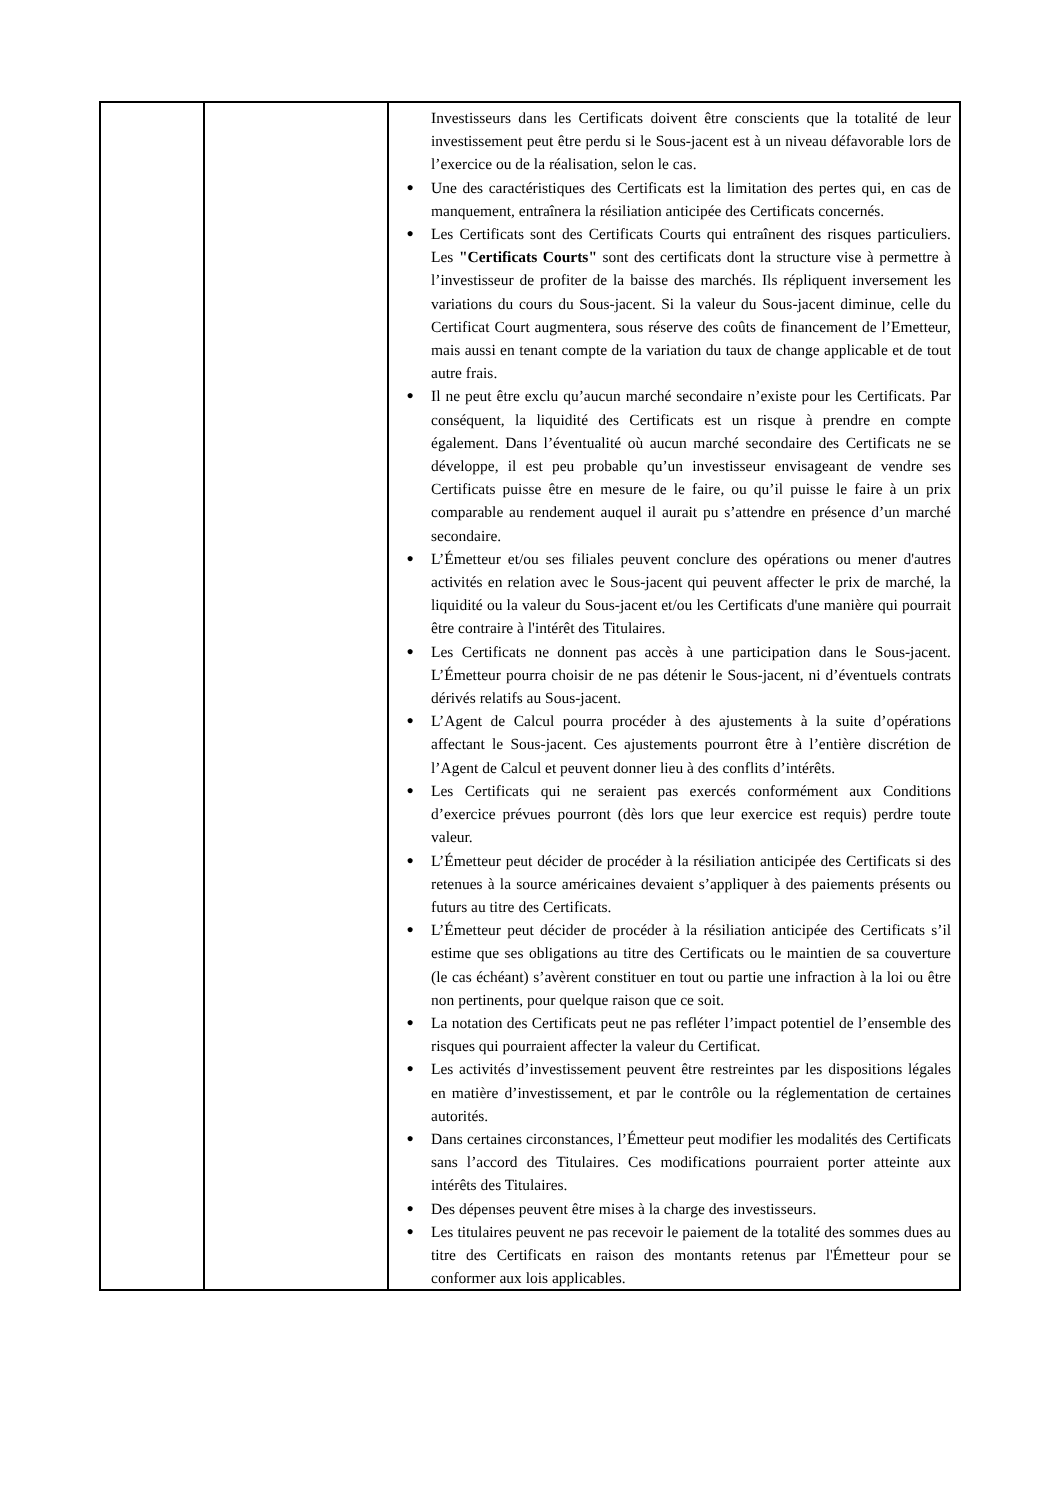| | | Investisseurs dans les Certificats doivent être conscients que la totalité de leur investissement peut être perdu si le Sous-jacent est à un niveau défavorable lors de l’exercice ou de la réalisation, selon le cas. ● Une des caractéristiques des Certificats est la limitation des pertes qui, en cas de manquement, entraînera la résiliation anticipée des Certificats concernés. ● Les Certificats sont des Certificats Courts qui entraînent des risques particuliers. Les "Certificats Courts" sont des certificats dont la structure vise à permettre à l’investisseur de profiter de la baisse des marchés. Ils répliquent inversement les variations du cours du Sous-jacent. Si la valeur du Sous-jacent diminue, celle du Certificat Court augmentera, sous réserve des coûts de financement de l’Emetteur, mais aussi en tenant compte de la variation du taux de change applicable et de tout autre frais. ● Il ne peut être exclu qu’aucun marché secondaire n’existe pour les Certificats. Par conséquent, la liquidité des Certificats est un risque à prendre en compte également. Dans l’éventualité où aucun marché secondaire des Certificats ne se développe, il est peu probable qu’un investisseur envisageant de vendre ses Certificats puisse être en mesure de le faire, ou qu’il puisse le faire à un prix comparable au rendement auquel il aurait pu s’attendre en présence d’un marché secondaire. ● L’Émetteur et/ou ses filiales peuvent conclure des opérations ou mener d'autres activités en relation avec le Sous-jacent qui peuvent affecter le prix de marché, la liquidité ou la valeur du Sous-jacent et/ou les Certificats d'une manière qui pourrait être contraire à l'intérêt des Titulaires. ● Les Certificats ne donnent pas accès à une participation dans le Sous-jacent. L’Émetteur pourra choisir de ne pas détenir le Sous-jacent, ni d’éventuels contrats dérivés relatifs au Sous-jacent. ● L’Agent de Calcul pourra procéder à des ajustements à la suite d’opérations affectant le Sous-jacent. Ces ajustements pourront être à l’entière discrétion de l’Agent de Calcul et peuvent donner lieu à des conflits d’intérêts. ● Les Certificats qui ne seraient pas exercés conformément aux Conditions d’exercice prévues pourront (dès lors que leur exercice est requis) perdre toute valeur. ● L’Émetteur peut décider de procéder à la résiliation anticipée des Certificats si des retenues à la source américaines devaient s’appliquer à des paiements présents ou futurs au titre des Certificats. ● L’Émetteur peut décider de procéder à la résiliation anticipée des Certificats s’il estime que ses obligations au titre des Certificats ou le maintien de sa couverture (le cas échéant) s’avèrent constituer en tout ou partie une infraction à la loi ou être non pertinents, pour quelque raison que ce soit. ● La notation des Certificats peut ne pas refléter l’impact potentiel de l’ensemble des risques qui pourraient affecter la valeur du Certificat. ● Les activités d’investissement peuvent être restreintes par les dispositions légales en matière d’investissement, et par le contrôle ou la réglementation de certaines autorités. ● Dans certaines circonstances, l’Émetteur peut modifier les modalités des Certificats sans l’accord des Titulaires. Ces modifications pourraient porter atteinte aux intérêts des Titulaires. ● Des dépenses peuvent être mises à la charge des investisseurs. ● Les titulaires peuvent ne pas recevoir le paiement de la totalité des sommes dues au titre des Certificats en raison des montants retenus par l'Émetteur pour se conformer aux lois applicables. |